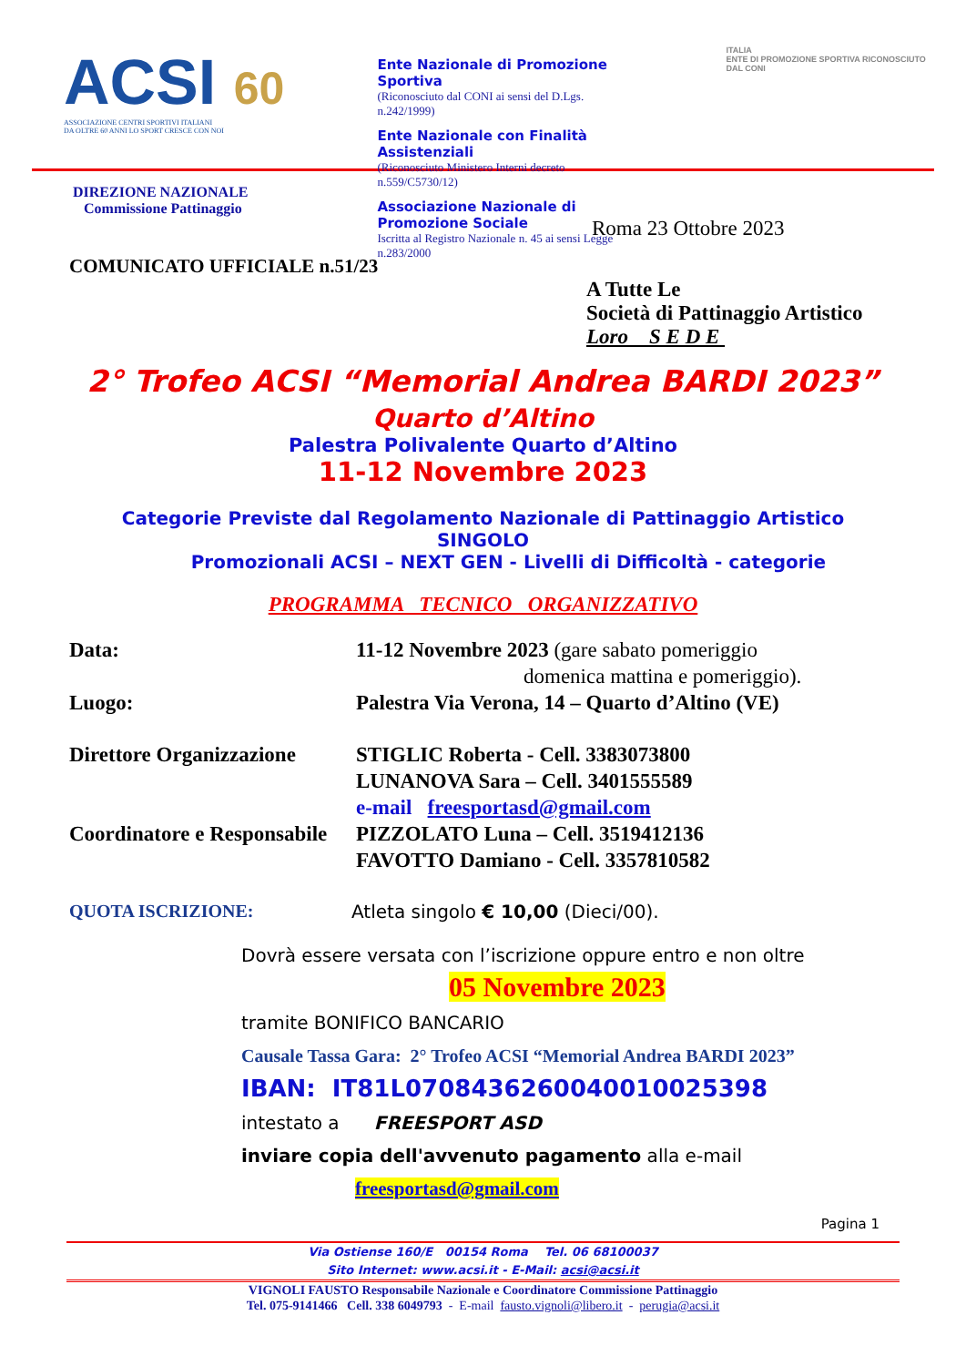ACSI 60
ASSOCIAZIONE CENTRI SPORTIVI ITALIANI
DA OLTRE 60 ANNI LO SPORT CRESCE CON NOI
Ente Nazionale di Promozione Sportiva
(Riconosciuto dal CONI ai sensi del D.Lgs. n.242/1999)
Ente Nazionale con Finalità Assistenziali
(Riconosciuto Ministero Interni decreto n.559/C5730/12)
Associazione Nazionale di Promozione Sociale
Iscritta al Registro Nazionale n. 45 ai sensi Legge n.283/2000
ITALIA
ENTE DI PROMOZIONE SPORTIVA RICONOSCIUTO DAL CONI
DIREZIONE NAZIONALE
Commissione Pattinaggio
Roma 23 Ottobre 2023
COMUNICATO UFFICIALE n.51/23
A Tutte Le
Società di Pattinaggio Artistico
Loro S E D E
2° Trofeo ACSI “Memorial Andrea BARDI 2023”
Quarto d’Altino
Palestra Polivalente Quarto d’Altino
11-12 Novembre 2023
Categorie Previste dal Regolamento Nazionale di Pattinaggio Artistico
SINGOLO
Promozionali ACSI – NEXT GEN - Livelli di Difficoltà - categorie
PROGRAMMA TECNICO ORGANIZZATIVO
Data: 11-12 Novembre 2023 (gare sabato pomeriggio
domenica mattina e pomeriggio).
Luogo: Palestra Via Verona, 14 – Quarto d’Altino (VE)
Direttore Organizzazione
STIGLIC Roberta - Cell. 3383073800
LUNANOVA Sara – Cell. 3401555589
e-mail freesportasd@gmail.com
Coordinatore e Responsabile
PIZZOLATO Luna – Cell. 3519412136
FAVOTTO Damiano - Cell. 3357810582
QUOTA ISCRIZIONE: Atleta singolo € 10,00 (Dieci/00).
Dovrà essere versata con l’iscrizione oppure entro e non oltre
05 Novembre 2023
tramite BONIFICO BANCARIO
Causale Tassa Gara: 2° Trofeo ACSI “Memorial Andrea BARDI 2023”
IBAN: IT81L0708436260040010025398
intestato a FREESPORT ASD
inviare copia dell'avvenuto pagamento alla e-mail
freesportasd@gmail.com
Pagina 1
Via Ostiense 160/E 00154 Roma Tel. 06 68100037
Sito Internet: www.acsi.it - E-Mail: acsi@acsi.it
VIGNOLI FAUSTO Responsabile Nazionale e Coordinatore Commissione Pattinaggio
Tel. 075-9141466 Cell. 338 6049793 - E-mail fausto.vignoli@libero.it - perugia@acsi.it